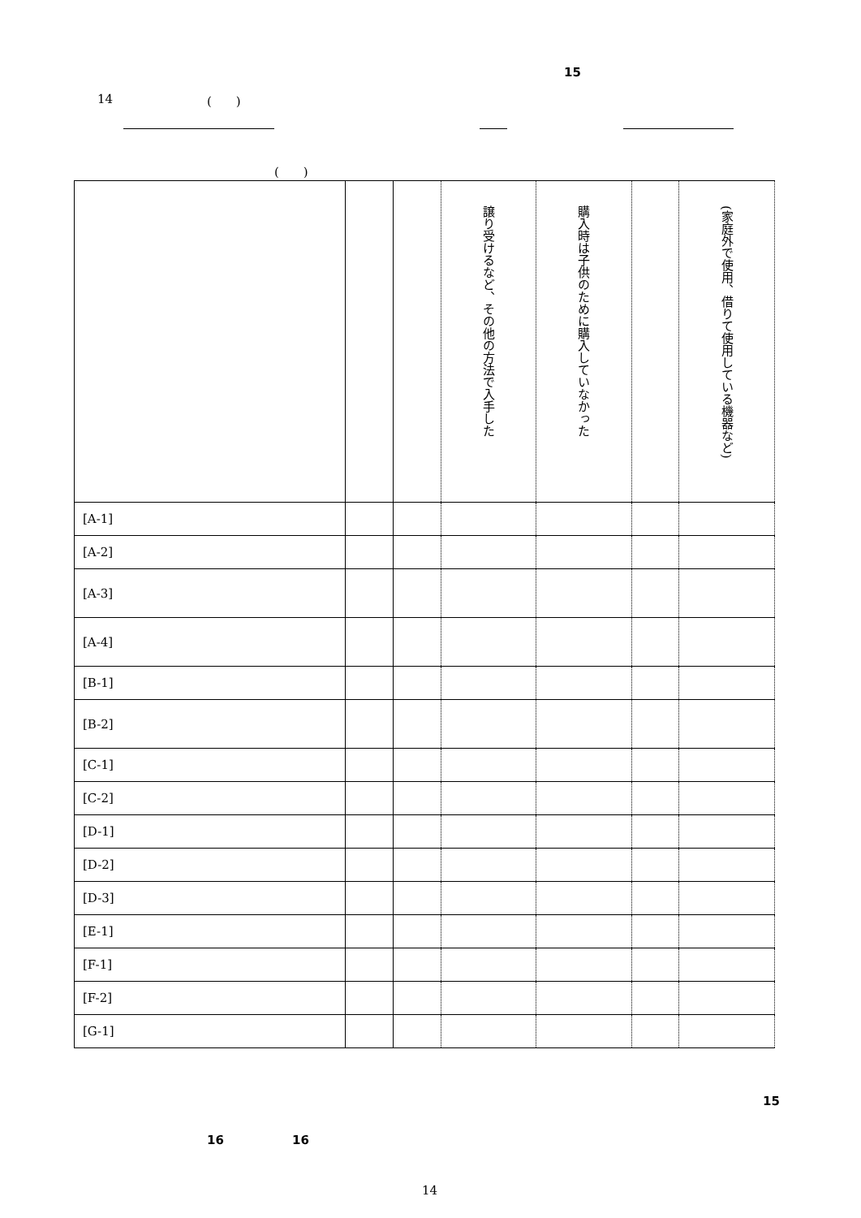15
14 (　　)
(　　)
| | | | 譲り受けるなど、その他の方法で入手した | 購入時は子供のために購入していなかった | | (家庭外で使用、借りて使用している機器など) |
| [A-1] | | | | | | |
| [A-2] | | | | | | |
| [A-3] | | | | | | |
| [A-4] | | | | | | |
| [B-1] | | | | | | |
| [B-2] | | | | | | |
| [C-1] | | | | | | |
| [C-2] | | | | | | |
| [D-1] | | | | | | |
| [D-2] | | | | | | |
| [D-3] | | | | | | |
| [E-1] | | | | | | |
| [F-1] | | | | | | |
| [F-2] | | | | | | |
| [G-1] | | | | | | |
15
16 16
14